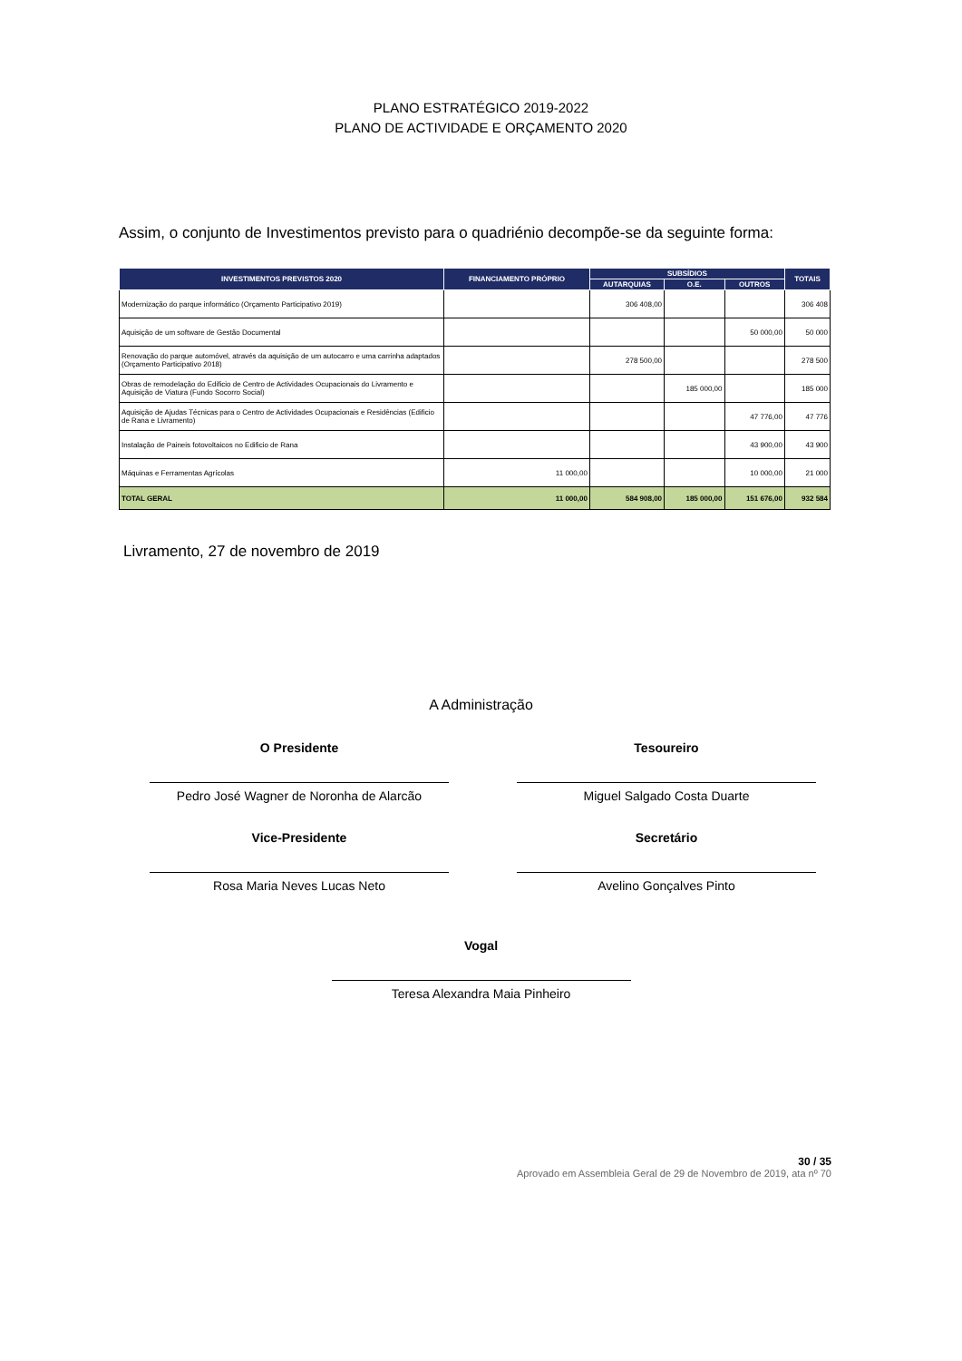PLANO ESTRATÉGICO 2019-2022
PLANO DE ACTIVIDADE E ORÇAMENTO 2020
Assim, o conjunto de Investimentos previsto para o quadriénio decompõe-se da seguinte forma:
| INVESTIMENTOS PREVISTOS 2020 | FINANCIAMENTO PRÓPRIO | SUBSÍDIOS | | | TOTAIS |
| --- | --- | --- | --- | --- | --- |
| | | AUTARQUIAS | O.E. | OUTROS | |
| Modernização do parque informático (Orçamento Participativo 2019) | | 306 408,00 | | | 306 408 |
| Aquisição de um software de Gestão Documental | | | | 50 000,00 | 50 000 |
| Renovação do parque automóvel, através da aquisição de um autocarro e uma carrinha adaptados (Orçamento Participativo 2018) | | 278 500,00 | | | 278 500 |
| Obras de remodelação do Edificio de Centro de Actividades Ocupacionais do Livramento e Aquisição de Viatura (Fundo Socorro Social) | | | 185 000,00 | | 185 000 |
| Aquisição de Ajudas Técnicas para o Centro de Actividades Ocupacionais e Residências (Edificio de Rana e Livramento) | | | | 47 776,00 | 47 776 |
| Instalação de Paineis fotovoltaicos no Edificio de Rana | | | | 43 900,00 | 43 900 |
| Máquinas e Ferramentas Agrícolas | 11 000,00 | | | 10 000,00 | 21 000 |
| TOTAL GERAL | 11 000,00 | 584 908,00 | 185 000,00 | 151 676,00 | 932 584 |
Livramento, 27 de novembro de 2019
A Administração
O Presidente
Pedro José Wagner de Noronha de Alarcão
Tesoureiro
Miguel Salgado Costa Duarte
Vice-Presidente
Rosa Maria Neves Lucas Neto
Secretário
Avelino Gonçalves Pinto
Vogal
Teresa Alexandra Maia Pinheiro
30 / 35
Aprovado em Assembleia Geral de 29 de Novembro de 2019, ata nº 70